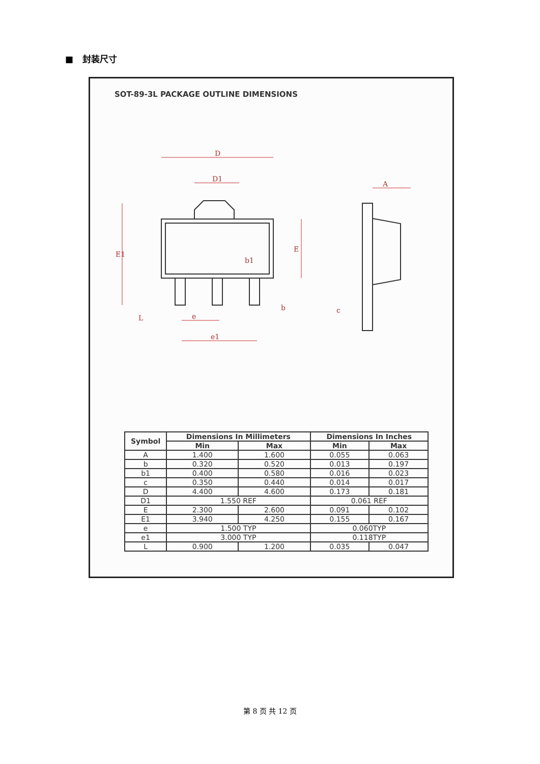■ 封装尺寸
SOT-89-3L PACKAGE OUTLINE DIMENSIONS
D
D1
A
E1
E
b1
b
e
e1
c
L
| Symbol | Dimensions In Millimeters | | Dimensions In Inches | |
| --- | --- | --- | --- | --- |
| | Min | Max | Min | Max |
| A | 1.400 | 1.600 | 0.055 | 0.063 |
| b | 0.320 | 0.520 | 0.013 | 0.197 |
| b1 | 0.400 | 0.580 | 0.016 | 0.023 |
| c | 0.350 | 0.440 | 0.014 | 0.017 |
| D | 4.400 | 4.600 | 0.173 | 0.181 |
| D1 | 1.550 REF | | 0.061 REF | |
| E | 2.300 | 2.600 | 0.091 | 0.102 |
| E1 | 3.940 | 4.250 | 0.155 | 0.167 |
| e | 1.500 TYP | | 0.060TYP | |
| e1 | 3.000 TYP | | 0.118TYP | |
| L | 0.900 | 1.200 | 0.035 | 0.047 |
第 8 页 共 12 页